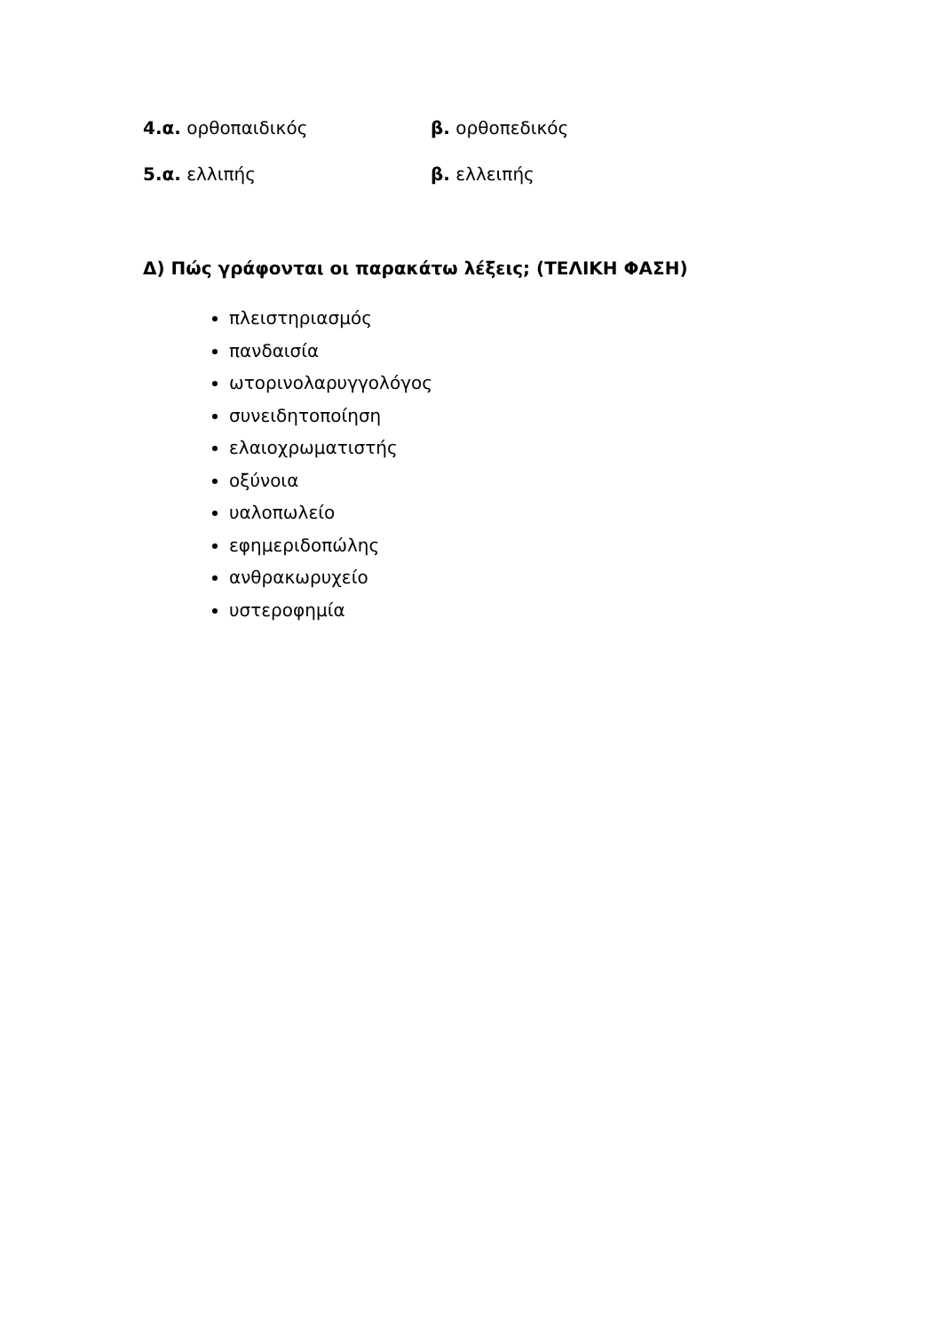4.α. ορθοπαιδικός β. ορθοπεδικός
5.α. ελλιπής β. ελλειπής
Δ) Πώς γράφονται οι παρακάτω λέξεις; (ΤΕΛΙΚΗ ΦΑΣΗ)
πλειστηριασμός
πανδαισία
ωτορινολαρυγγολόγος
συνειδητοποίηση
ελαιοχρωματιστής
οξύνοια
υαλοπωλείο
εφημεριδοπώλης
ανθρακωρυχείο
υστεροφημία